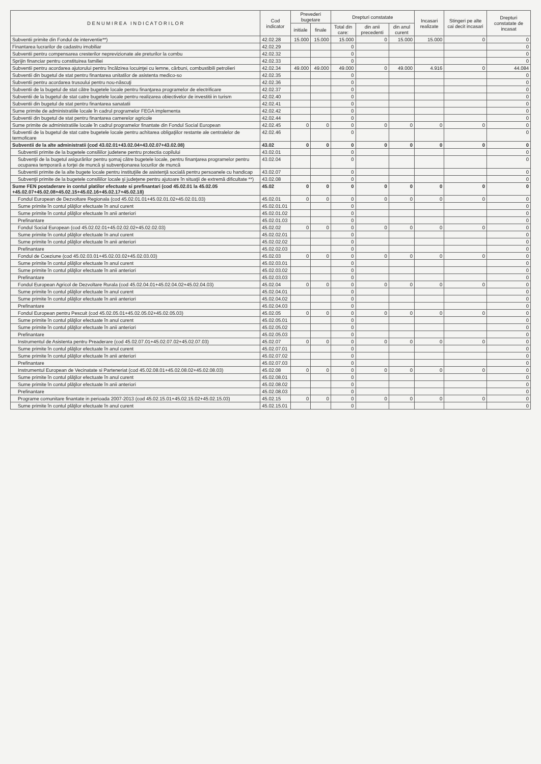| D E N U M I R E A I N D I C A T O R I L O R | Cod indicator | Prevederi bugetare | | Drepturi constatate | | | Incasari realizate | Stingeri pe alte cai decit incasari | Drepturi constatate de incasat |
| --- | --- | --- | --- | --- | --- | --- | --- | --- | --- |
| | | initiale | finale | Total din care: | din anii precedenti | din anul curent | | | |
| Subventii primite din Fondul de interventie**) | 42.02.28 | 15.000 | 15.000 | 15.000 | 0 | 15.000 | 15.000 | 0 | 0 |
| Finantarea lucrarilor de cadastru imobiliar | 42.02.29 | | | 0 | | | | | 0 |
| Subventii pentru compensarea cresterilor neprevizionate ale preturilor la combu | 42.02.32 | | | 0 | | | | | 0 |
| Sprijin financiar pentru constituirea familiei | 42.02.33 | | | 0 | | | | | 0 |
| Subventii pentru acordarea ajutorului pentru încălzirea locuinţei cu lemne, cărbuni, combustibili petrolieri | 42.02.34 | 49.000 | 49.000 | 49.000 | 0 | 49.000 | 4.916 | 0 | 44.084 |
| Subventii din bugetul de stat pentru finantarea unitatilor de asistenta medico-so | 42.02.35 | | | 0 | | | | | 0 |
| Subventii pentru acordarea trusoului pentru nou-născuţi | 42.02.36 | | | 0 | | | | | 0 |
| Subventii de la bugetul de stat către bugetele locale pentru finanţarea programelor de electrificare | 42.02.37 | | | 0 | | | | | 0 |
| Subventii de la bugetul de stat catre bugetele locale pentru realizarea obiectivelor de investitii in turism | 42.02.40 | | | 0 | | | | | 0 |
| Subventii din bugetul de stat pentru finantarea sanatatii | 42.02.41 | | | 0 | | | | | 0 |
| Sume primite de administratiile locale în cadrul programelor FEGA implementa | 42.02.42 | | | 0 | | | | | 0 |
| Subventii din bugetul de stat pentru finantarea camerelor agricole | 42.02.44 | | | 0 | | | | | 0 |
| Sume primite de administratiile locale în cadrul programelor finantate din Fondul Social European | 42.02.45 | 0 | 0 | 0 | 0 | 0 | 0 | 0 | 0 |
| Subventii de la bugetul de stat catre bugetele locale pentru achitarea obligaţiilor restante ale centralelor de termoficare | 42.02.46 | | | 0 | | | | | 0 |
| Subventii de la alte administratii (cod 43.02.01+43.02.04+43.02.07+43.02.08) | 43.02 | 0 | 0 | 0 | 0 | 0 | 0 | 0 | 0 |
| Subventii primite de la bugetele consiliilor judetene pentru protectia copilului | 43.02.01 | | | 0 | | | | | 0 |
| Subvenţii de la bugetul asigurărilor pentru şomaj către bugetele locale, pentru finanţarea programelor pentru ocuparea temporară a forţei de muncă şi subvenţionarea locurilor de muncă | 43.02.04 | | | 0 | | | | | 0 |
| Subventii primite de la alte bugete locale pentru instituţiile de asistenţă socială pentru persoanele cu handicap | 43.02.07 | | | 0 | | | | | 0 |
| Subvenţii primite de la bugetele consiliilor locale şi judeţene pentru ajutoare în situaţii de extremă dificultate **) | 43.02.08 | | | 0 | | | | | 0 |
| Sume FEN postaderare in contul platilor efectuate si prefinantari (cod 45.02.01 la 45.02.05 +45.02.07+45.02.08+45.02.15+45.02.16+45.02.17+45.02.18) | 45.02 | 0 | 0 | 0 | 0 | 0 | 0 | 0 | 0 |
| Fondul European de Dezvoltare Regionala (cod 45.02.01.01+45.02.01.02+45.02.01.03) | 45.02.01 | 0 | 0 | 0 | 0 | 0 | 0 | 0 | 0 |
| Sume primite în contul plăţilor efectuate în anul curent | 45.02.01.01 | | | 0 | | | | | 0 |
| Sume primite în contul plăţilor efectuate în anii anteriori | 45.02.01.02 | | | 0 | | | | | 0 |
| Prefinantare | 45.02.01.03 | | | 0 | | | | | 0 |
| Fondul Social European (cod 45.02.02.01+45.02.02.02+45.02.02.03) | 45.02.02 | 0 | 0 | 0 | 0 | 0 | 0 | 0 | 0 |
| Sume primite în contul plăţilor efectuate în anul curent | 45.02.02.01 | | | 0 | | | | | 0 |
| Sume primite în contul plăţilor efectuate în anii anteriori | 45.02.02.02 | | | 0 | | | | | 0 |
| Prefinantare | 45.02.02.03 | | | 0 | | | | | 0 |
| Fondul de Coeziune (cod 45.02.03.01+45.02.03.02+45.02.03.03) | 45.02.03 | 0 | 0 | 0 | 0 | 0 | 0 | 0 | 0 |
| Sume primite în contul plăţilor efectuate în anul curent | 45.02.03.01 | | | 0 | | | | | 0 |
| Sume primite în contul plăţilor efectuate în anii anteriori | 45.02.03.02 | | | 0 | | | | | 0 |
| Prefinantare | 45.02.03.03 | | | 0 | | | | | 0 |
| Fondul European Agricol de Dezvoltare Rurala (cod 45.02.04.01+45.02.04.02+45.02.04.03) | 45.02.04 | 0 | 0 | 0 | 0 | 0 | 0 | 0 | 0 |
| Sume primite în contul plăţilor efectuate în anul curent | 45.02.04.01 | | | 0 | | | | | 0 |
| Sume primite în contul plăţilor efectuate în anii anteriori | 45.02.04.02 | | | 0 | | | | | 0 |
| Prefinantare | 45.02.04.03 | | | 0 | | | | | 0 |
| Fondul European pentru Pescuit (cod 45.02.05.01+45.02.05.02+45.02.05.03) | 45.02.05 | 0 | 0 | 0 | 0 | 0 | 0 | 0 | 0 |
| Sume primite în contul plăţilor efectuate în anul curent | 45.02.05.01 | | | 0 | | | | | 0 |
| Sume primite în contul plăţilor efectuate în anii anteriori | 45.02.05.02 | | | 0 | | | | | 0 |
| Prefinantare | 45.02.05.03 | | | 0 | | | | | 0 |
| Instrumentul de Asistenta pentru Preaderare (cod 45.02.07.01+45.02.07.02+45.02.07.03) | 45.02.07 | 0 | 0 | 0 | 0 | 0 | 0 | 0 | 0 |
| Sume primite în contul plăţilor efectuate în anul curent | 45.02.07.01 | | | 0 | | | | | 0 |
| Sume primite în contul plăţilor efectuate în anii anteriori | 45.02.07.02 | | | 0 | | | | | 0 |
| Prefinantare | 45.02.07.03 | | | 0 | | | | | 0 |
| Instrumentul European de Vecinatate si Parteneriat (cod 45.02.08.01+45.02.08.02+45.02.08.03) | 45.02.08 | 0 | 0 | 0 | 0 | 0 | 0 | 0 | 0 |
| Sume primite în contul plăţilor efectuate în anul curent | 45.02.08.01 | | | 0 | | | | | 0 |
| Sume primite în contul plăţilor efectuate în anii anteriori | 45.02.08.02 | | | 0 | | | | | 0 |
| Prefinantare | 45.02.08.03 | | | 0 | | | | | 0 |
| Programe comunitare finantate in perioada 2007-2013 (cod 45.02.15.01+45.02.15.02+45.02.15.03) | 45.02.15 | 0 | 0 | 0 | 0 | 0 | 0 | 0 | 0 |
| Sume primite în contul plăţilor efectuate în anul curent | 45.02.15.01 | | | 0 | | | | | 0 |